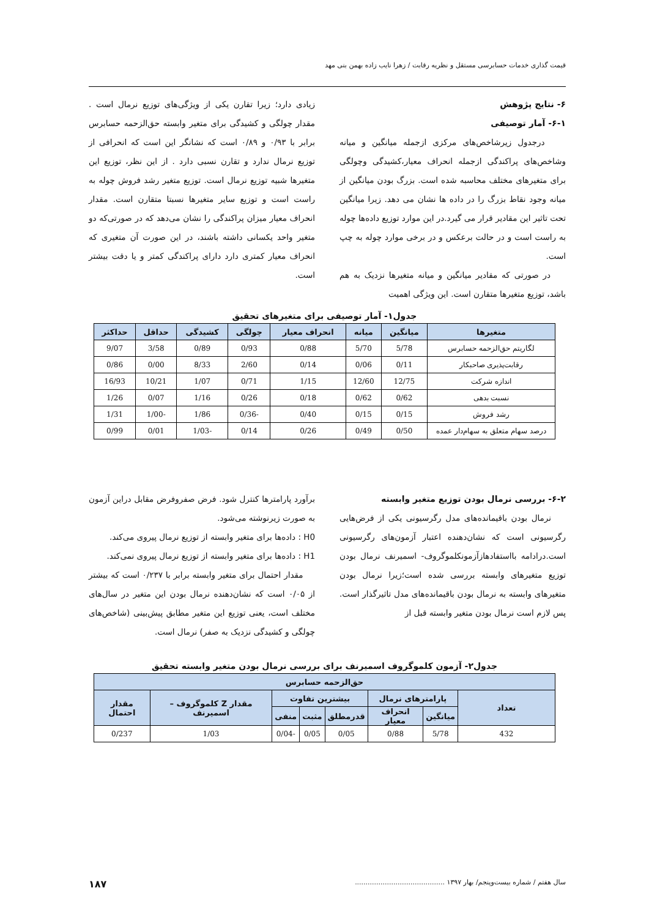قیمت گذاری خدمات حسابرسی مستقل و نظریه رقابت / زهرا نایب زاده بهمن بنی مهد
۶- نتایج پژوهش
۶-۱- آمار توصیفی
درجدول زیرشاخص‌های مرکزی ازجمله میانگین و میانه وشاخص‌های پراکندگی ازجمله انحراف معیار،کشیدگی وچولگی برای متغیرهای مختلف محاسبه شده است. بزرگ بودن میانگین از میانه وجود نقاط بزرگ را در داده ها نشان می دهد. زیرا میانگین تحت تاثیر این مقادیر قرار می گیرد.در این موارد توزیع داده‌ها چوله به راست است و در حالت برعکس و در برخی موارد چوله به چپ است.
در صورتی که مقادیر میانگین و میانه متغیرها نزدیک به هم باشد، توزیع متغیرها متقارن است. این ویژگی اهمیت
زیادی دارد؛ زیرا تقارن یکی از ویژگی‌های توزیع نرمال است . مقدار چولگی و کشیدگی برای متغیر وابسته حق‌الزحمه حسابرس برابر با ۰/۹۳ و ۰/۸۹ است که نشانگر این است که انحرافی از توزیع نرمال ندارد و تقارن نسبی دارد . از این نظر، توزیع این متغیرها شبیه توزیع نرمال است. توزیع متغیر رشد فروش چوله به راست است و توزیع سایر متغیرها نسبتا متقارن است. مقدار انحراف معیار میزان پراکندگی را نشان می‌دهد که در صورتی‌که دو متغیر واحد یکسانی داشته باشند، در این صورت آن متغیری که انحراف معیار کمتری دارد دارای پراکندگی کمتر و یا دقت بیشتر است.
جدول۱- آمار توصیفی برای متغیرهای تحقیق
| متغیرها | میانگین | میانه | انحراف معیار | چولگی | کشیدگی | حداقل | حداکثر |
| --- | --- | --- | --- | --- | --- | --- | --- |
| لگاریتم حق‌الزحمه حسابرس | 5/78 | 5/70 | 0/88 | 0/93 | 0/89 | 3/58 | 9/07 |
| رقابت‌پذیری صاحبکار | 0/11 | 0/06 | 0/14 | 2/60 | 8/33 | 0/00 | 0/86 |
| اندازه شرکت | 12/75 | 12/60 | 1/15 | 0/71 | 1/07 | 10/21 | 16/93 |
| نسبت بدهی | 0/62 | 0/62 | 0/18 | 0/26 | 1/16 | 0/07 | 1/26 |
| رشد فروش | 0/15 | 0/15 | 0/40 | -0/36 | 1/86 | -1/00 | 1/31 |
| درصد سهام متعلق به سهام‌دار عمده | 0/50 | 0/49 | 0/26 | 0/14 | -1/03 | 0/01 | 0/99 |
۶-۲- بررسی نرمال بودن توزیع متغیر وابسته
نرمال بودن باقیمانده‌های مدل رگرسیونی یکی از فرض‌هایی رگرسیونی است که نشان‌دهنده اعتبار آزمون‌های رگرسیونی است.درادامه بااستفادهازآزمونکلموگروف- اسمیرنف نرمال بودن توزیع متغیرهای وابسته بررسی شده است؛زیرا نرمال بودن متغیرهای وابسته به نرمال بودن باقیمانده‌های مدل تاثیرگذار است. پس لازم است نرمال بودن متغیر وابسته قبل از
برآورد پارامترها کنترل شود. فرض صفروفرض مقابل دراین آزمون به صورت زیرنوشته می‌شود.
H0 : داده‌ها برای متغیر وابسته از توزیع نرمال پیروی می‌کند.
H1 : داده‌ها برای متغیر وابسته از توزیع نرمال پیروی نمی‌کند.
مقدار احتمال برای متغیر وابسته برابر با ۰/۲۳۷ است که بیشتر از ۰/۰۵ است که نشان‌دهنده نرمال بودن این متغیر در سال‌های مختلف است، یعنی توزیع این متغیر مطابق پیش‌بینی (شاخص‌های چولگی و کشیدگی نزدیک به صفر) نرمال است.
جدول۲- آزمون کلموگروف اسمیرنف برای بررسی نرمال بودن متغیر وابسته تحقیق
| حق‌الزحمه حسابرس | | | | | | | |
| --- | --- | --- | --- | --- | --- | --- | --- |
| تعداد | پارامترهای نرمال | | بیشترین تفاوت | | | مقدار Z کلموگروف – اسمیرنف | مقدار احتمال |
| | میانگین | انحراف معیار | قدرمطلق | مثبت | منفی | | |
| 432 | 5/78 | 0/88 | 0/05 | 0/05 | -0/04 | 1/03 | 0/237 |
سال هفتم / شماره بیست‌وپنجم/ بهار ۱۳۹۷ .......................................... ۱۸۷